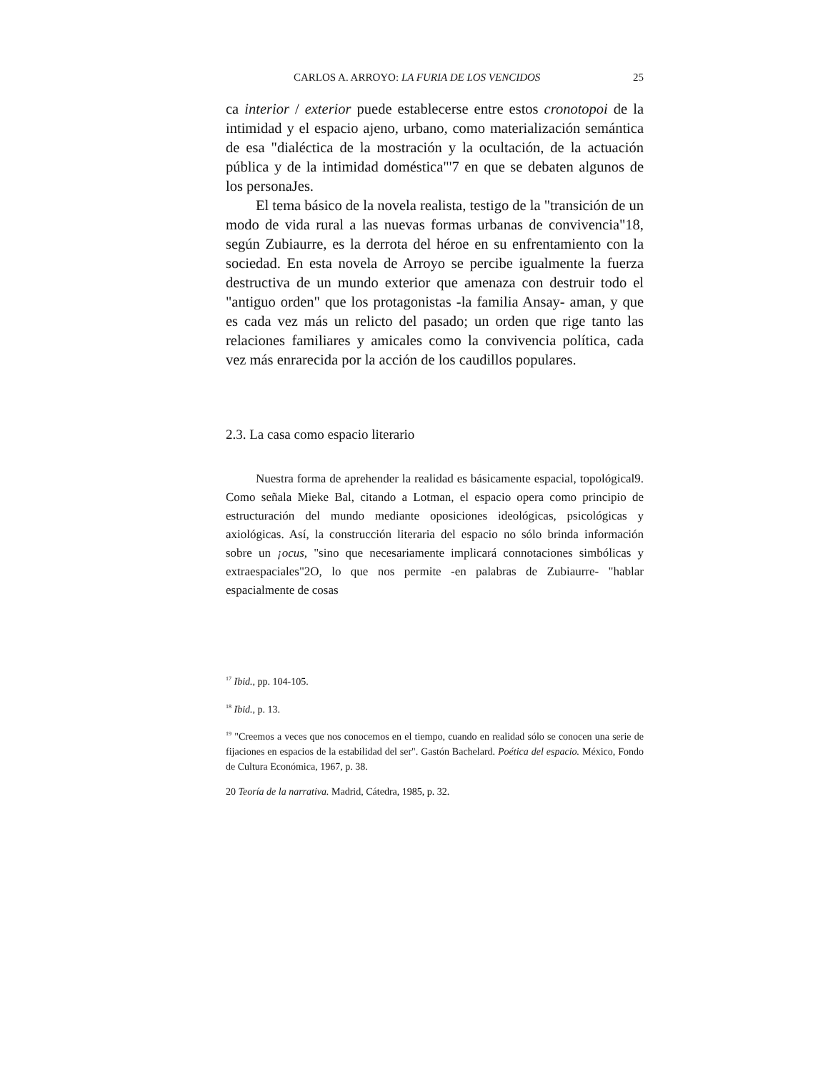CARLOS A. ARROYO: LA FURIA DE LOS VENCIDOS 25
ca interior / exterior puede establecerse entre estos cronotopoi de la intimidad y el espacio ajeno, urbano, como materialización semántica de esa "dialéctica de la mostración y la ocultación, de la actuación pública y de la intimidad doméstica"'7 en que se debaten algunos de los personaJes.
El tema básico de la novela realista, testigo de la "transición de un modo de vida rural a las nuevas formas urbanas de convivencia"18, según Zubiaurre, es la derrota del héroe en su enfrentamiento con la sociedad. En esta novela de Arroyo se percibe igualmente la fuerza destructiva de un mundo exterior que amenaza con destruir todo el "antiguo orden" que los protagonistas -la familia Ansay- aman, y que es cada vez más un relicto del pasado; un orden que rige tanto las relaciones familiares y amicales como la convivencia política, cada vez más enrarecida por la acción de los caudillos populares.
2.3. La casa como espacio literario
Nuestra forma de aprehender la realidad es básicamente espacial, topológical9. Como señala Mieke Bal, citando a Lotman, el espacio opera como principio de estructuración del mundo mediante oposiciones ideológicas, psicológicas y axiológicas. Así, la construcción literaria del espacio no sólo brinda información sobre un ¡ocus, "sino que necesariamente implicará connotaciones simbólicas y extraespaciales"2O, lo que nos permite -en palabras de Zubiaurre- "hablar espacialmente de cosas
<sup>17</sup> Ibid., pp. 104-105.
<sup>18</sup> Ibid., p. 13.
<sup>19</sup> "Creemos a veces que nos conocemos en el tiempo, cuando en realidad sólo se conocen una serie de fijaciones en espacios de la estabilidad del ser". Gastón Bachelard. Poética del espacio. México, Fondo de Cultura Económica, 1967, p. 38.
20 Teoría de la narrativa. Madrid, Cátedra, 1985, p. 32.